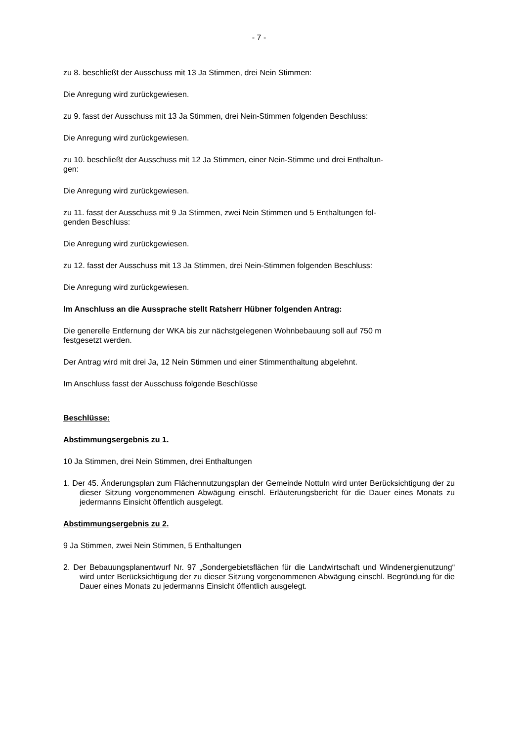- 7 -
zu 8. beschließt der Ausschuss mit 13 Ja Stimmen, drei Nein Stimmen:
Die Anregung wird zurückgewiesen.
zu 9. fasst der Ausschuss mit 13 Ja Stimmen, drei Nein-Stimmen folgenden Beschluss:
Die Anregung wird zurückgewiesen.
zu 10. beschließt der Ausschuss mit 12 Ja Stimmen, einer Nein-Stimme und drei Enthaltun-
gen:
Die Anregung wird zurückgewiesen.
zu 11. fasst der Ausschuss mit 9 Ja Stimmen, zwei Nein Stimmen und 5 Enthaltungen fol-
genden Beschluss:
Die Anregung wird zurückgewiesen.
zu 12. fasst der Ausschuss mit 13 Ja Stimmen, drei Nein-Stimmen folgenden Beschluss:
Die Anregung wird zurückgewiesen.
Im Anschluss an die Aussprache stellt Ratsherr Hübner folgenden Antrag:
Die generelle Entfernung der WKA bis zur nächstgelegenen Wohnbebauung soll auf 750 m
festgesetzt werden.
Der Antrag wird mit drei Ja, 12 Nein Stimmen und einer Stimmenthaltung abgelehnt.
Im Anschluss fasst der Ausschuss folgende Beschlüsse
Beschlüsse:
Abstimmungsergebnis zu 1.
10 Ja Stimmen, drei Nein Stimmen, drei Enthaltungen
1. Der 45. Änderungsplan zum Flächennutzungsplan der Gemeinde Nottuln wird unter Berücksichtigung der zu dieser Sitzung vorgenommenen Abwägung einschl. Erläuterungsbericht für die Dauer eines Monats zu jedermanns Einsicht öffentlich ausgelegt.
Abstimmungsergebnis zu 2.
9 Ja Stimmen, zwei Nein Stimmen, 5 Enthaltungen
2. Der Bebauungsplanentwurf Nr. 97 „Sondergebietsflächen für die Landwirtschaft und Windenergienutzung“ wird unter Berücksichtigung der zu dieser Sitzung vorgenommenen Abwägung einschl. Begründung für die Dauer eines Monats zu jedermanns Einsicht öffentlich ausgelegt.